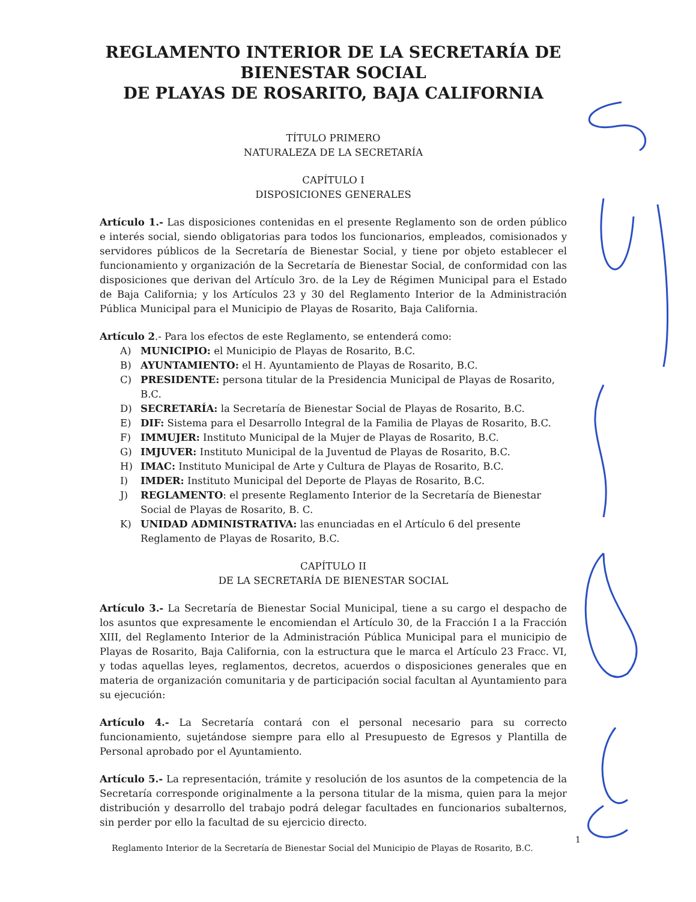REGLAMENTO INTERIOR DE LA SECRETARÍA DE BIENESTAR SOCIAL
DE PLAYAS DE ROSARITO, BAJA CALIFORNIA
TÍTULO PRIMERO
NATURALEZA DE LA SECRETARÍA
CAPÍTULO I
DISPOSICIONES GENERALES
Artículo 1.- Las disposiciones contenidas en el presente Reglamento son de orden público e interés social, siendo obligatorias para todos los funcionarios, empleados, comisionados y servidores públicos de la Secretaría de Bienestar Social, y tiene por objeto establecer el funcionamiento y organización de la Secretaría de Bienestar Social, de conformidad con las disposiciones que derivan del Artículo 3ro. de la Ley de Régimen Municipal para el Estado de Baja California; y los Artículos 23 y 30 del Reglamento Interior de la Administración Pública Municipal para el Municipio de Playas de Rosarito, Baja California.
Artículo 2.- Para los efectos de este Reglamento, se entenderá como:
A) MUNICIPIO: el Municipio de Playas de Rosarito, B.C.
B) AYUNTAMIENTO: el H. Ayuntamiento de Playas de Rosarito, B.C.
C) PRESIDENTE: persona titular de la Presidencia Municipal de Playas de Rosarito, B.C.
D) SECRETARÍA: la Secretaría de Bienestar Social de Playas de Rosarito, B.C.
E) DIF: Sistema para el Desarrollo Integral de la Familia de Playas de Rosarito, B.C.
F) IMMUJER: Instituto Municipal de la Mujer de Playas de Rosarito, B.C.
G) IMJUVER: Instituto Municipal de la Juventud de Playas de Rosarito, B.C.
H) IMAC: Instituto Municipal de Arte y Cultura de Playas de Rosarito, B.C.
I) IMDER: Instituto Municipal del Deporte de Playas de Rosarito, B.C.
J) REGLAMENTO: el presente Reglamento Interior de la Secretaría de Bienestar Social de Playas de Rosarito, B. C.
K) UNIDAD ADMINISTRATIVA: las enunciadas en el Artículo 6 del presente Reglamento de Playas de Rosarito, B.C.
CAPÍTULO II
DE LA SECRETARÍA DE BIENESTAR SOCIAL
Artículo 3.- La Secretaría de Bienestar Social Municipal, tiene a su cargo el despacho de los asuntos que expresamente le encomiendan el Artículo 30, de la Fracción I a la Fracción XIII, del Reglamento Interior de la Administración Pública Municipal para el municipio de Playas de Rosarito, Baja California, con la estructura que le marca el Artículo 23 Fracc. VI, y todas aquellas leyes, reglamentos, decretos, acuerdos o disposiciones generales que en materia de organización comunitaria y de participación social facultan al Ayuntamiento para su ejecución:
Artículo 4.- La Secretaría contará con el personal necesario para su correcto funcionamiento, sujetándose siempre para ello al Presupuesto de Egresos y Plantilla de Personal aprobado por el Ayuntamiento.
Artículo 5.- La representación, trámite y resolución de los asuntos de la competencia de la Secretaría corresponde originalmente a la persona titular de la misma, quien para la mejor distribución y desarrollo del trabajo podrá delegar facultades en funcionarios subalternos, sin perder por ello la facultad de su ejercicio directo.
Reglamento Interior de la Secretaría de Bienestar Social del Municipio de Playas de Rosarito, B.C.
1